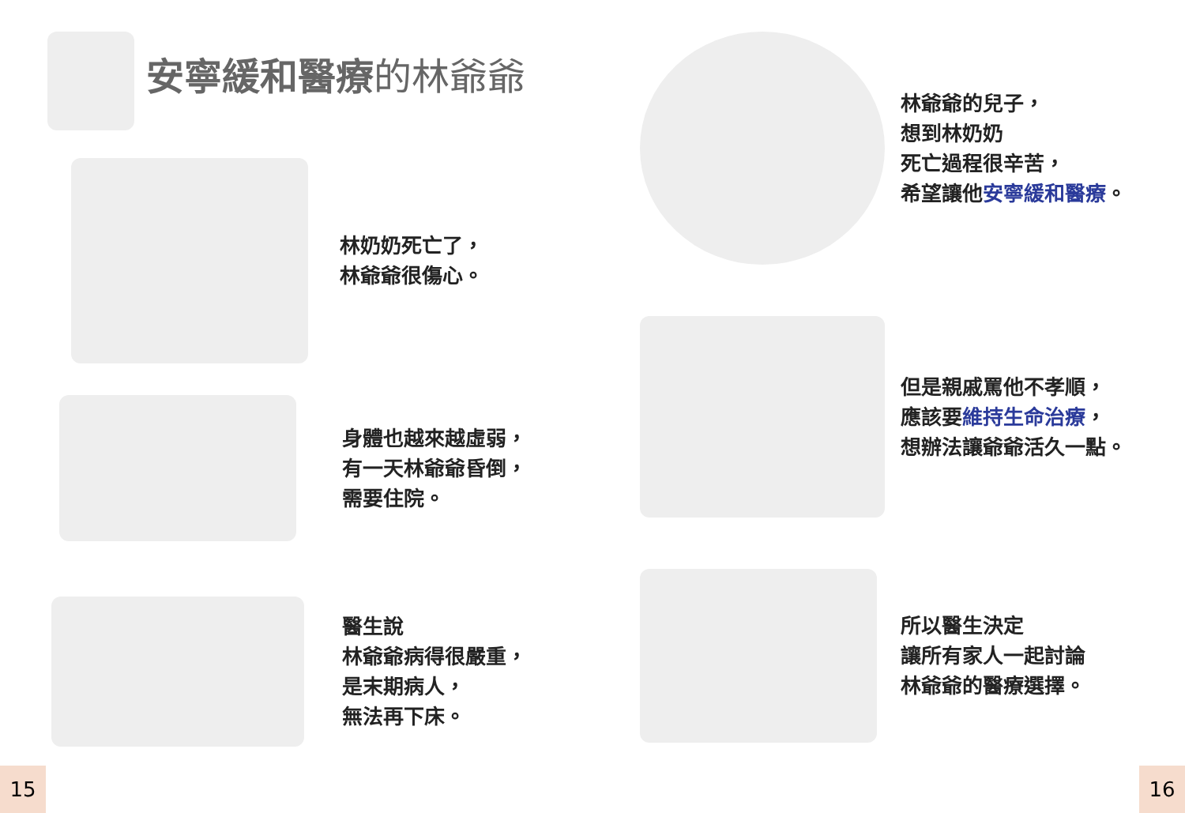安寧緩和醫療的林爺爺
林奶奶死亡了，
林爺爺很傷心。
身體也越來越虛弱，
有一天林爺爺昏倒，
需要住院。
醫生說
林爺爺病得很嚴重，
是末期病人，
無法再下床。
15
林爺爺的兒子，
想到林奶奶
死亡過程很辛苦，
希望讓他安寧緩和醫療。
但是親戚罵他不孝順，
應該要維持生命治療，
想辦法讓爺爺活久一點。
所以醫生決定
讓所有家人一起討論
林爺爺的醫療選擇。
16